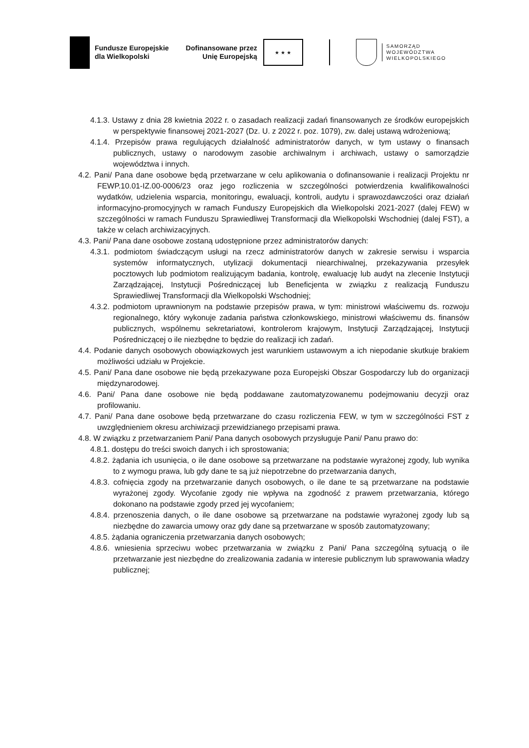Fundusze Europejskie
dla Wielkopolski
Dofinansowane przez
Unię Europejską
★ ★ ★
SAMORZĄD
WOJEWÓDZTWA
WIELKOPOLSKIEGO
4.1.3. Ustawy z dnia 28 kwietnia 2022 r. o zasadach realizacji zadań finansowanych ze środków europejskich w perspektywie finansowej 2021-2027 (Dz. U. z 2022 r. poz. 1079), zw. dalej ustawą wdrożeniową;
4.1.4. Przepisów prawa regulujących działalność administratorów danych, w tym ustawy o finansach publicznych, ustawy o narodowym zasobie archiwalnym i archiwach, ustawy o samorządzie województwa i innych.
4.2. Pani/ Pana dane osobowe będą przetwarzane w celu aplikowania o dofinansowanie i realizacji Projektu nr FEWP.10.01-IZ.00-0006/23 oraz jego rozliczenia w szczególności potwierdzenia kwalifikowalności wydatków, udzielenia wsparcia, monitoringu, ewaluacji, kontroli, audytu i sprawozdawczości oraz działań informacyjno-promocyjnych w ramach Funduszy Europejskich dla Wielkopolski 2021-2027 (dalej FEW) w szczególności w ramach Funduszu Sprawiedliwej Transformacji dla Wielkopolski Wschodniej (dalej FST), a także w celach archiwizacyjnych.
4.3. Pani/ Pana dane osobowe zostaną udostępnione przez administratorów danych:
4.3.1. podmiotom świadczącym usługi na rzecz administratorów danych w zakresie serwisu i wsparcia systemów informatycznych, utylizacji dokumentacji niearchiwalnej, przekazywania przesyłek pocztowych lub podmiotom realizującym badania, kontrolę, ewaluację lub audyt na zlecenie Instytucji Zarządzającej, Instytucji Pośredniczącej lub Beneficjenta w związku z realizacją Funduszu Sprawiedliwej Transformacji dla Wielkopolski Wschodniej;
4.3.2. podmiotom uprawnionym na podstawie przepisów prawa, w tym: ministrowi właściwemu ds. rozwoju regionalnego, który wykonuje zadania państwa członkowskiego, ministrowi właściwemu ds. finansów publicznych, wspólnemu sekretariatowi, kontrolerom krajowym, Instytucji Zarządzającej, Instytucji Pośredniczącej o ile niezbędne to będzie do realizacji ich zadań.
4.4. Podanie danych osobowych obowiązkowych jest warunkiem ustawowym a ich niepodanie skutkuje brakiem możliwości udziału w Projekcie.
4.5. Pani/ Pana dane osobowe nie będą przekazywane poza Europejski Obszar Gospodarczy lub do organizacji międzynarodowej.
4.6. Pani/ Pana dane osobowe nie będą poddawane zautomatyzowanemu podejmowaniu decyzji oraz profilowaniu.
4.7. Pani/ Pana dane osobowe będą przetwarzane do czasu rozliczenia FEW, w tym w szczególności FST z uwzględnieniem okresu archiwizacji przewidzianego przepisami prawa.
4.8. W związku z przetwarzaniem Pani/ Pana danych osobowych przysługuje Pani/ Panu prawo do:
4.8.1. dostępu do treści swoich danych i ich sprostowania;
4.8.2. żądania ich usunięcia, o ile dane osobowe są przetwarzane na podstawie wyrażonej zgody, lub wynika to z wymogu prawa, lub gdy dane te są już niepotrzebne do przetwarzania danych,
4.8.3. cofnięcia zgody na przetwarzanie danych osobowych, o ile dane te są przetwarzane na podstawie wyrażonej zgody. Wycofanie zgody nie wpływa na zgodność z prawem przetwarzania, którego dokonano na podstawie zgody przed jej wycofaniem;
4.8.4. przenoszenia danych, o ile dane osobowe są przetwarzane na podstawie wyrażonej zgody lub są niezbędne do zawarcia umowy oraz gdy dane są przetwarzane w sposób zautomatyzowany;
4.8.5. żądania ograniczenia przetwarzania danych osobowych;
4.8.6. wniesienia sprzeciwu wobec przetwarzania w związku z Pani/ Pana szczególną sytuacją o ile przetwarzanie jest niezbędne do zrealizowania zadania w interesie publicznym lub sprawowania władzy publicznej;